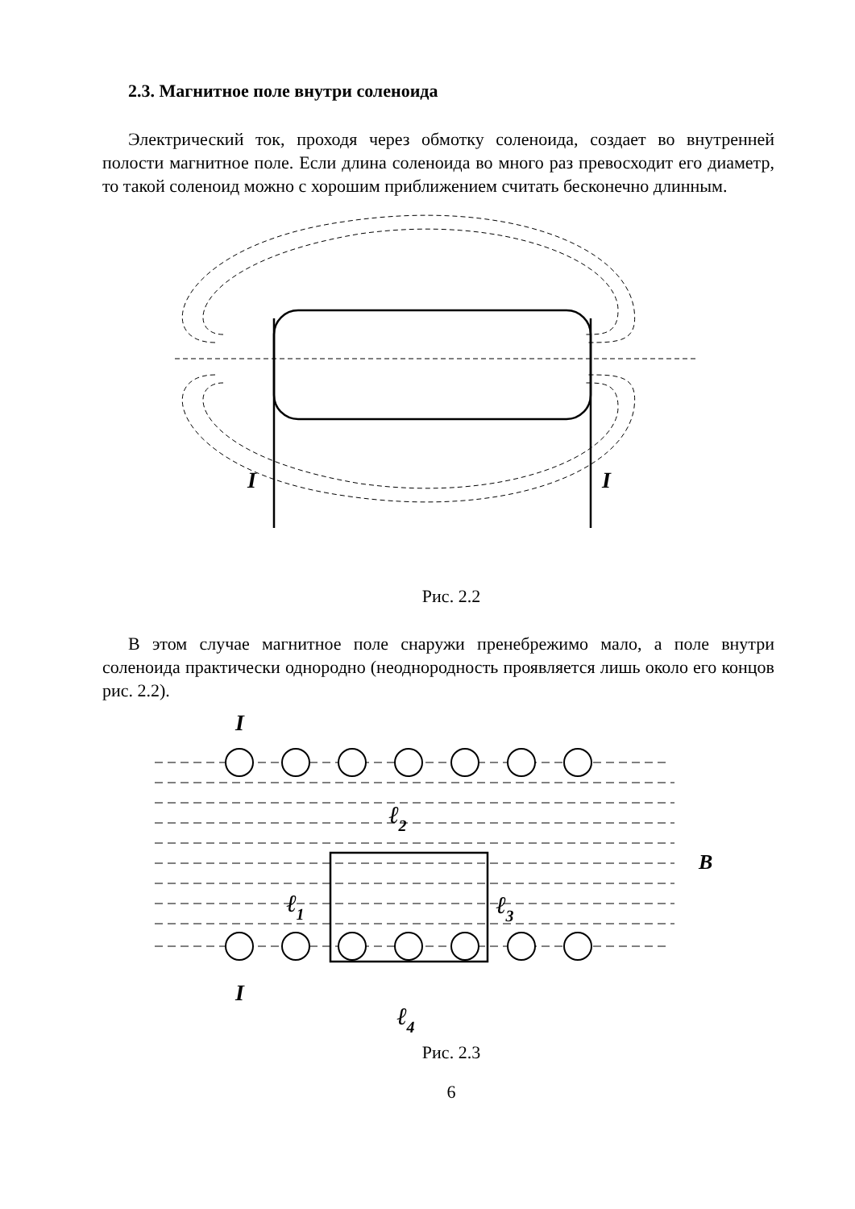2.3. Магнитное поле внутри соленоида
Электрический ток, проходя через обмотку соленоида, создает во внутренней полости магнитное поле. Если длина соленоида во много раз превосходит его диаметр, то такой соленоид можно с хорошим приближением считать бесконечно длинным.
I
I
Рис. 2.2
В этом случае магнитное поле снаружи пренебрежимо мало, а поле внутри соленоида практически однородно (неоднородность проявляется лишь около его концов рис. 2.2).
I
B
I
ℓ2
ℓ1
ℓ3
ℓ4
Рис. 2.3
6